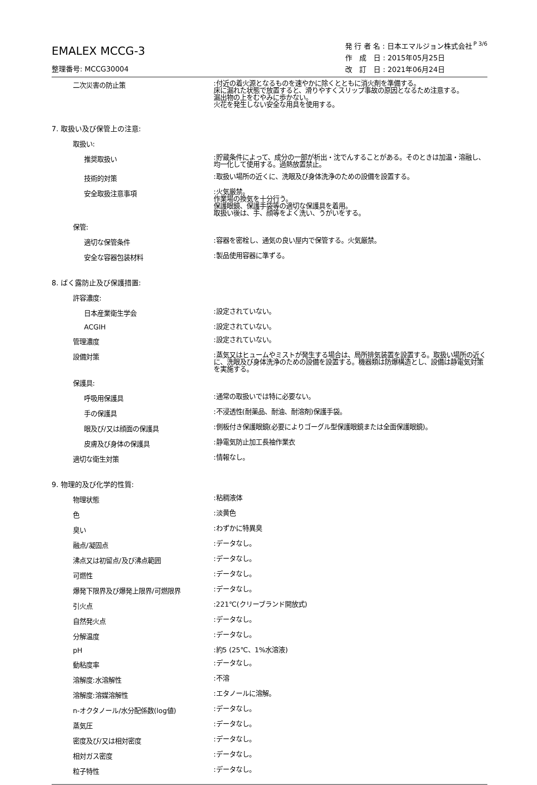P 3/6
EMALEX MCCG-3
整理番号: MCCG30004
発 行 者 名 : 日本エマルジョン株式会社
作　成　日 : 2015年05月25日
改　訂　日 : 2021年06月24日
二次災害の防止策
:付近の着火源となるものを速やかに除くとともに消火剤を準備する。
床に漏れた状態で放置すると、滑りやすくスリップ事故の原因となるため注意する。
漏出物の上をむやみに歩かない。
火花を発生しない安全な用具を使用する。
7. 取扱い及び保管上の注意:
取扱い:
推奨取扱い
:貯蔵条件によって、成分の一部が析出・沈でんすることがある。そのときは加温・溶融し、均一化して使用する。過熱放置禁止。
技術的対策
:取扱い場所の近くに、洗眼及び身体洗浄のための設備を設置する。
安全取扱注意事項
:火気厳禁。
作業場の換気を十分行う。
保護眼鏡、保護手袋等の適切な保護具を着用。
取扱い後は、手、顔等をよく洗い、うがいをする。
保管:
適切な保管条件
:容器を密栓し、通気の良い屋内で保管する。火気厳禁。
安全な容器包装材料
:製品使用容器に準ずる。
8. ばく露防止及び保護措置:
許容濃度:
日本産業衛生学会
:設定されていない。
ACGIH
:設定されていない。
管理濃度
:設定されていない。
設備対策
:蒸気又はヒュームやミストが発生する場合は、局所排気装置を設置する。取扱い場所の近くに、洗眼及び身体洗浄のための設備を設置する。機器類は防爆構造とし、設備は静電気対策を実施する。
保護具:
呼吸用保護具
:通常の取扱いでは特に必要ない。
手の保護具
:不浸透性(耐薬品、耐油、耐溶剤)保護手袋。
眼及び/又は顔面の保護具
:側板付き保護眼鏡(必要によりゴーグル型保護眼鏡または全面保護眼鏡)。
皮膚及び身体の保護具
:静電気防止加工長袖作業衣
適切な衛生対策
:情報なし。
9. 物理的及び化学的性質:
物理状態
:粘稠液体
色
:淡黄色
臭い
:わずかに特異臭
融点/凝固点
:データなし。
沸点又は初留点/及び沸点範囲
:データなし。
可燃性
:データなし。
爆発下限界及び爆発上限界/可燃限界
:データなし。
引火点
:221℃(クリーブランド開放式)
自然発火点
:データなし。
分解温度
:データなし。
pH
:約5 (25℃、1%水溶液)
動粘度率
:データなし。
溶解度:水溶解性
:不溶
溶解度:溶媒溶解性
:エタノールに溶解。
n-オクタノール/水分配係数(log値)
:データなし。
蒸気圧
:データなし。
密度及び/又は相対密度
:データなし。
相対ガス密度
:データなし。
粒子特性
:データなし。